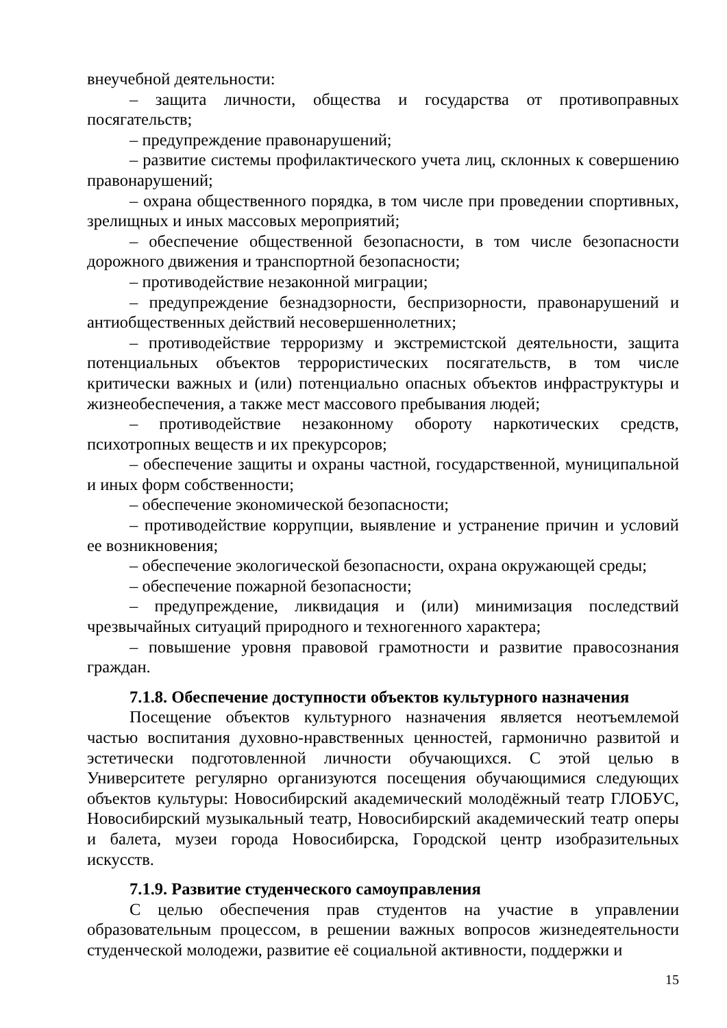внеучебной деятельности:
– защита личности, общества и государства от противоправных посягательств;
– предупреждение правонарушений;
– развитие системы профилактического учета лиц, склонных к совершению правонарушений;
– охрана общественного порядка, в том числе при проведении спортивных, зрелищных и иных массовых мероприятий;
– обеспечение общественной безопасности, в том числе безопасности дорожного движения и транспортной безопасности;
– противодействие незаконной миграции;
– предупреждение безнадзорности, беспризорности, правонарушений и антиобщественных действий несовершеннолетних;
– противодействие терроризму и экстремистской деятельности, защита потенциальных объектов террористических посягательств, в том числе критически важных и (или) потенциально опасных объектов инфраструктуры и жизнеобеспечения, а также мест массового пребывания людей;
– противодействие незаконному обороту наркотических средств, психотропных веществ и их прекурсоров;
– обеспечение защиты и охраны частной, государственной, муниципальной и иных форм собственности;
– обеспечение экономической безопасности;
– противодействие коррупции, выявление и устранение причин и условий ее возникновения;
– обеспечение экологической безопасности, охрана окружающей среды;
– обеспечение пожарной безопасности;
– предупреждение, ликвидация и (или) минимизация последствий чрезвычайных ситуаций природного и техногенного характера;
– повышение уровня правовой грамотности и развитие правосознания граждан.
7.1.8. Обеспечение доступности объектов культурного назначения
Посещение объектов культурного назначения является неотъемлемой частью воспитания духовно-нравственных ценностей, гармонично развитой и эстетически подготовленной личности обучающихся. С этой целью в Университете регулярно организуются посещения обучающимися следующих объектов культуры: Новосибирский академический молодёжный театр ГЛОБУС, Новосибирский музыкальный театр, Новосибирский академический театр оперы и балета, музеи города Новосибирска, Городской центр изобразительных искусств.
7.1.9. Развитие студенческого самоуправления
С целью обеспечения прав студентов на участие в управлении образовательным процессом, в решении важных вопросов жизнедеятельности студенческой молодежи, развитие её социальной активности, поддержки и
15